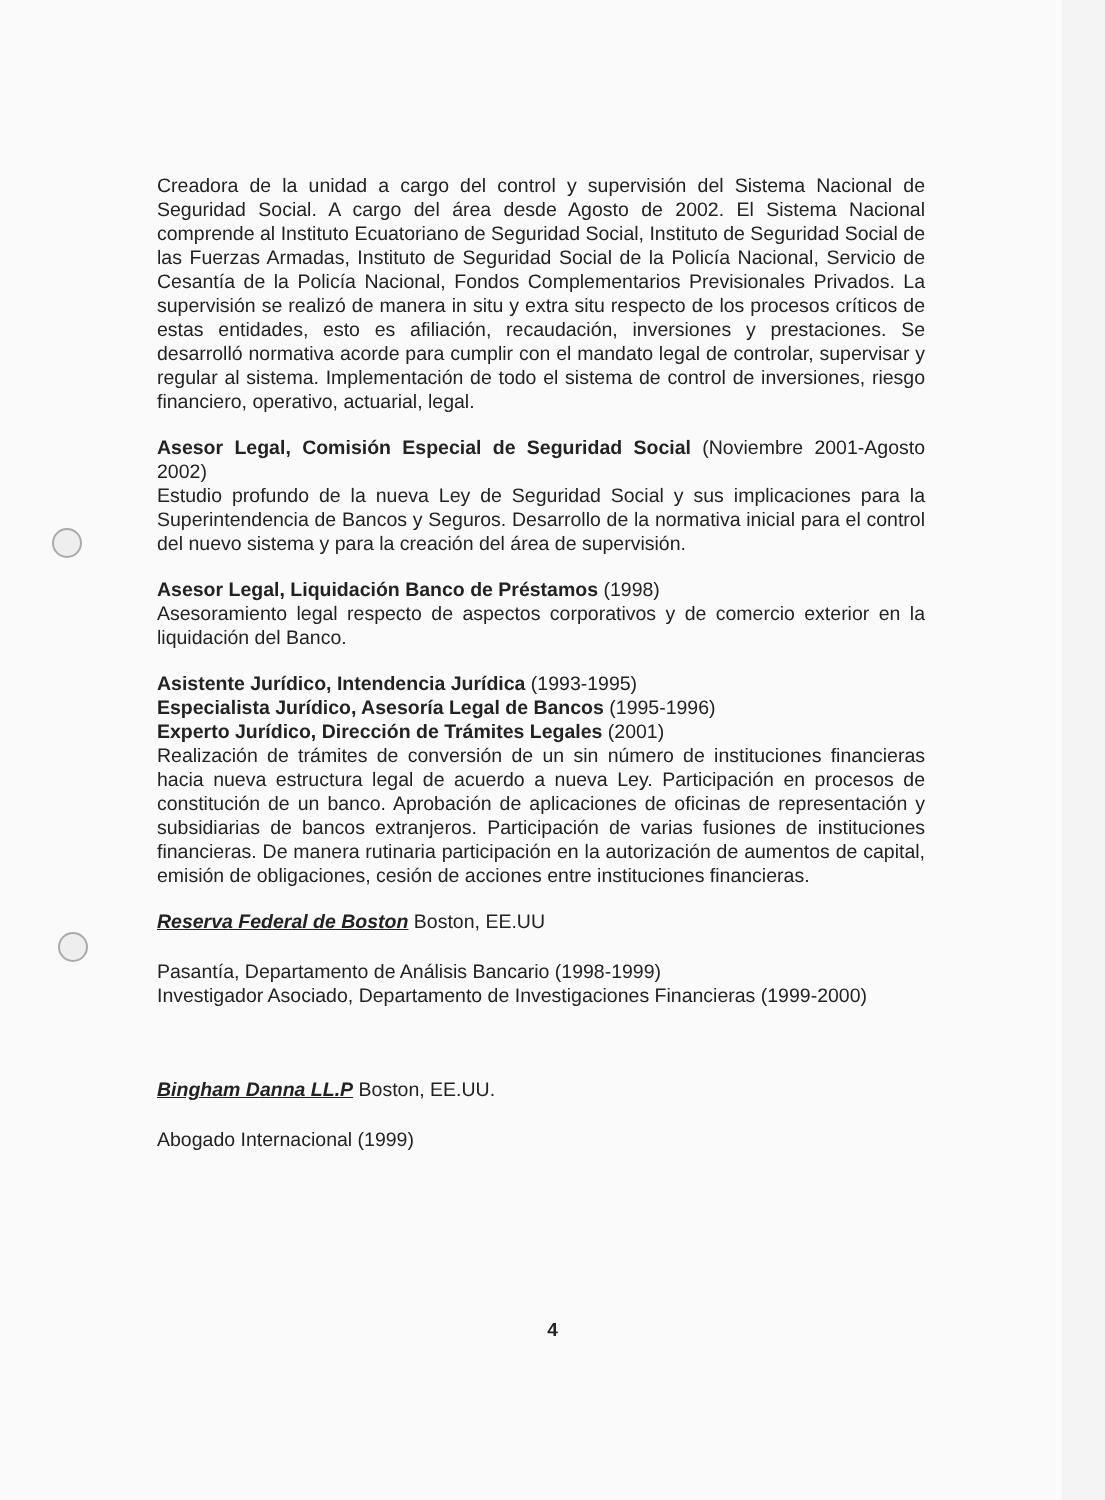Creadora de la unidad a cargo del control y supervisión del Sistema Nacional de Seguridad Social. A cargo del área desde Agosto de 2002. El Sistema Nacional comprende al Instituto Ecuatoriano de Seguridad Social, Instituto de Seguridad Social de las Fuerzas Armadas, Instituto de Seguridad Social de la Policía Nacional, Servicio de Cesantía de la Policía Nacional, Fondos Complementarios Previsionales Privados. La supervisión se realizó de manera in situ y extra situ respecto de los procesos críticos de estas entidades, esto es afiliación, recaudación, inversiones y prestaciones. Se desarrolló normativa acorde para cumplir con el mandato legal de controlar, supervisar y regular al sistema. Implementación de todo el sistema de control de inversiones, riesgo financiero, operativo, actuarial, legal.
Asesor Legal, Comisión Especial de Seguridad Social (Noviembre 2001-Agosto 2002)
Estudio profundo de la nueva Ley de Seguridad Social y sus implicaciones para la Superintendencia de Bancos y Seguros. Desarrollo de la normativa inicial para el control del nuevo sistema y para la creación del área de supervisión.
Asesor Legal, Liquidación Banco de Préstamos (1998)
Asesoramiento legal respecto de aspectos corporativos y de comercio exterior en la liquidación del Banco.
Asistente Jurídico, Intendencia Jurídica (1993-1995)
Especialista Jurídico, Asesoría Legal de Bancos (1995-1996)
Experto Jurídico, Dirección de Trámites Legales (2001)
Realización de trámites de conversión de un sin número de instituciones financieras hacia nueva estructura legal de acuerdo a nueva Ley. Participación en procesos de constitución de un banco. Aprobación de aplicaciones de oficinas de representación y subsidiarias de bancos extranjeros. Participación de varias fusiones de instituciones financieras. De manera rutinaria participación en la autorización de aumentos de capital, emisión de obligaciones, cesión de acciones entre instituciones financieras.
Reserva Federal de Boston Boston, EE.UU
Pasantía, Departamento de Análisis Bancario (1998-1999)
Investigador Asociado, Departamento de Investigaciones Financieras (1999-2000)
Bingham Danna LL.P Boston, EE.UU.
Abogado Internacional (1999)
4